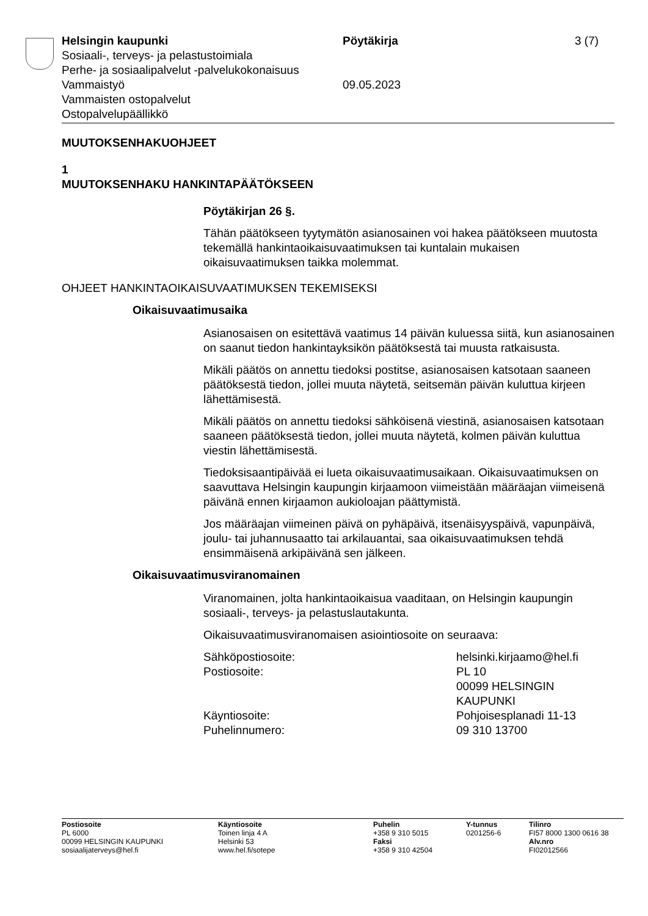Helsingin kaupunki Pöytäkirja 3 (7)
Sosiaali-, terveys- ja pelastustoimiala
Perhe- ja sosiaalipalvelut -palvelukokonaisuus
Vammaistyö 09.05.2023
Vammaisten ostopalvelut
Ostopalvelupäällikkö
MUUTOKSENHAKUOHJEET
1
MUUTOKSENHAKU HANKINTAPÄÄTÖKSEEN
Pöytäkirjan 26 §.
Tähän päätökseen tyytymätön asianosainen voi hakea päätökseen muutosta tekemällä hankintaoikaisuvaatimuksen tai kuntalain mukaisen oikaisuvaatimuksen taikka molemmat.
OHJEET HANKINTAOIKAISUVAATIMUKSEN TEKEMISEKSI
Oikaisuvaatimusaika
Asianosaisen on esitettävä vaatimus 14 päivän kuluessa siitä, kun asianosainen on saanut tiedon hankintayksikön päätöksestä tai muusta ratkaisusta.
Mikäli päätös on annettu tiedoksi postitse, asianosaisen katsotaan saaneen päätöksestä tiedon, jollei muuta näytetä, seitsemän päivän kuluttua kirjeen lähettämisestä.
Mikäli päätös on annettu tiedoksi sähköisenä viestinä, asianosaisen katsotaan saaneen päätöksestä tiedon, jollei muuta näytetä, kolmen päivän kuluttua viestin lähettämisestä.
Tiedoksisaantipäivää ei lueta oikaisuvaatimusaikaan. Oikaisuvaatimuksen on saavuttava Helsingin kaupungin kirjaamoon viimeistään määräajan viimeisenä päivänä ennen kirjaamon aukioloajan päättymistä.
Jos määräajan viimeinen päivä on pyhäpäivä, itsenäisyyspäivä, vapunpäivä, joulu- tai juhannusaatto tai arkilauantai, saa oikaisuvaatimuksen tehdä ensimmäisenä arkipäivänä sen jälkeen.
Oikaisuvaatimusviranomainen
Viranomainen, jolta hankintaoikaisua vaaditaan, on Helsingin kaupungin sosiaali-, terveys- ja pelastuslautakunta.
Oikaisuvaatimusviranomaisen asiointiosoite on seuraava:
| Sähköpostiosoite: | helsinki.kirjaamo@hel.fi |
| Postiosoite: | PL 10 00099 HELSINGIN KAUPUNKI |
| Käyntiosoite: | Pohjoisesplanadi 11-13 |
| Puhelinnumero: | 09 310 13700 |
Postiosoite
PL 6000
00099 HELSINGIN KAUPUNKI
sosiaalijaterveys@hel.fi
Käyntiosoite
Toinen linja 4 A
Helsinki 53
www.hel.fi/sotepe
Puhelin
+358 9 310 5015
Faksi
+358 9 310 42504
Y-tunnus
0201256-6
Tilinro
FI57 8000 1300 0616 38
Alv.nro
FI02012566